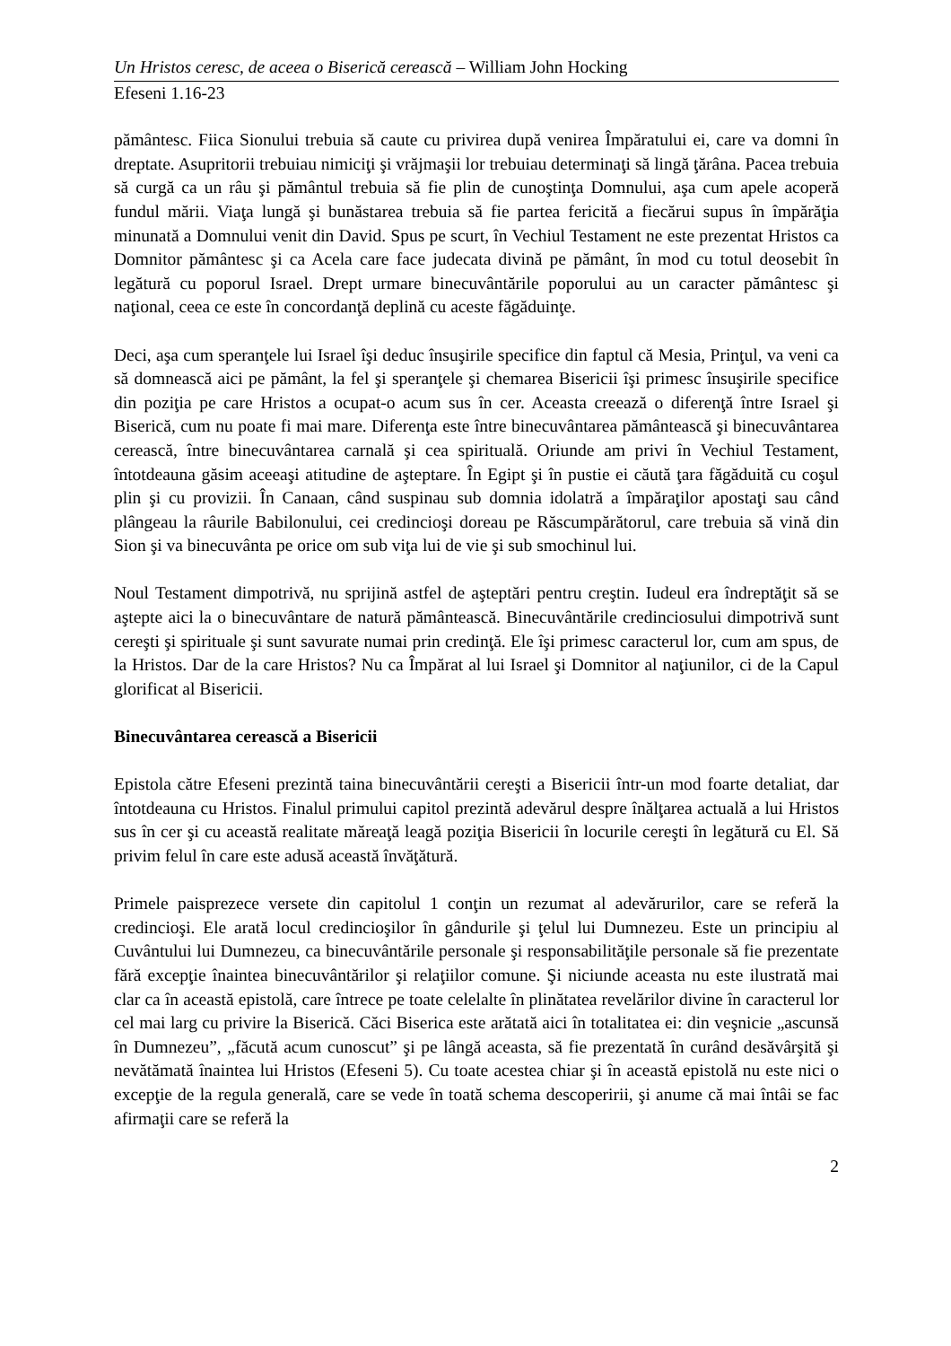Un Hristos ceresc, de aceea o Biserică cerească – William John Hocking
Efeseni 1.16-23
pământesc. Fiica Sionului trebuia să caute cu privirea după venirea Împăratului ei, care va domni în dreptate. Asupritorii trebuiau nimiciţi şi vrăjmaşii lor trebuiau determinaţi să lingă ţărâna. Pacea trebuia să curgă ca un râu şi pământul trebuia să fie plin de cunoştinţa Domnului, aşa cum apele acoperă fundul mării. Viaţa lungă şi bunăstarea trebuia să fie partea fericită a fiecărui supus în împărăţia minunată a Domnului venit din David. Spus pe scurt, în Vechiul Testament ne este prezentat Hristos ca Domnitor pământesc şi ca Acela care face judecata divină pe pământ, în mod cu totul deosebit în legătură cu poporul Israel. Drept urmare binecuvântările poporului au un caracter pământesc şi naţional, ceea ce este în concordanţă deplină cu aceste făgăduinţe.
Deci, aşa cum speranţele lui Israel îşi deduc însuşirile specifice din faptul că Mesia, Prinţul, va veni ca să domnească aici pe pământ, la fel şi speranţele şi chemarea Bisericii îşi primesc însuşirile specifice din poziţia pe care Hristos a ocupat-o acum sus în cer. Aceasta creează o diferenţă între Israel şi Biserică, cum nu poate fi mai mare. Diferenţa este între binecuvântarea pământească şi binecuvântarea cerească, între binecuvântarea carnală şi cea spirituală. Oriunde am privi în Vechiul Testament, întotdeauna găsim aceeaşi atitudine de aşteptare. În Egipt şi în pustie ei căută ţara făgăduită cu coşul plin şi cu provizii. În Canaan, când suspinau sub domnia idolatră a împăraţilor apostaţi sau când plângeau la râurile Babilonului, cei credincioşi doreau pe Răscumpărătorul, care trebuia să vină din Sion şi va binecuvânta pe orice om sub viţa lui de vie şi sub smochinul lui.
Noul Testament dimpotrivă, nu sprijină astfel de aşteptări pentru creştin. Iudeul era îndreptăţit să se aştepte aici la o binecuvântare de natură pământească. Binecuvântările credinciosului dimpotrivă sunt cereşti şi spirituale şi sunt savurate numai prin credinţă. Ele îşi primesc caracterul lor, cum am spus, de la Hristos. Dar de la care Hristos? Nu ca Împărat al lui Israel şi Domnitor al naţiunilor, ci de la Capul glorificat al Bisericii.
Binecuvântarea cerească a Bisericii
Epistola către Efeseni prezintă taina binecuvântării cereşti a Bisericii într-un mod foarte detaliat, dar întotdeauna cu Hristos. Finalul primului capitol prezintă adevărul despre înălţarea actuală a lui Hristos sus în cer şi cu această realitate măreaţă leagă poziţia Bisericii în locurile cereşti în legătură cu El. Să privim felul în care este adusă această învăţătură.
Primele paisprezece versete din capitolul 1 conţin un rezumat al adevărurilor, care se referă la credincioşi. Ele arată locul credincioşilor în gândurile şi ţelul lui Dumnezeu. Este un principiu al Cuvântului lui Dumnezeu, ca binecuvântările personale şi responsabilităţile personale să fie prezentate fără excepţie înaintea binecuvântărilor şi relaţiilor comune. Şi niciunde aceasta nu este ilustrată mai clar ca în această epistolă, care întrece pe toate celelalte în plinătatea revelărilor divine în caracterul lor cel mai larg cu privire la Biserică. Căci Biserica este arătată aici în totalitatea ei: din veşnicie „ascunsă în Dumnezeu”, „făcută acum cunoscut” şi pe lângă aceasta, să fie prezentată în curând desăvârşită şi nevătămată înaintea lui Hristos (Efeseni 5). Cu toate acestea chiar şi în această epistolă nu este nici o excepţie de la regula generală, care se vede în toată schema descoperirii, şi anume că mai întâi se fac afirmaţii care se referă la
2